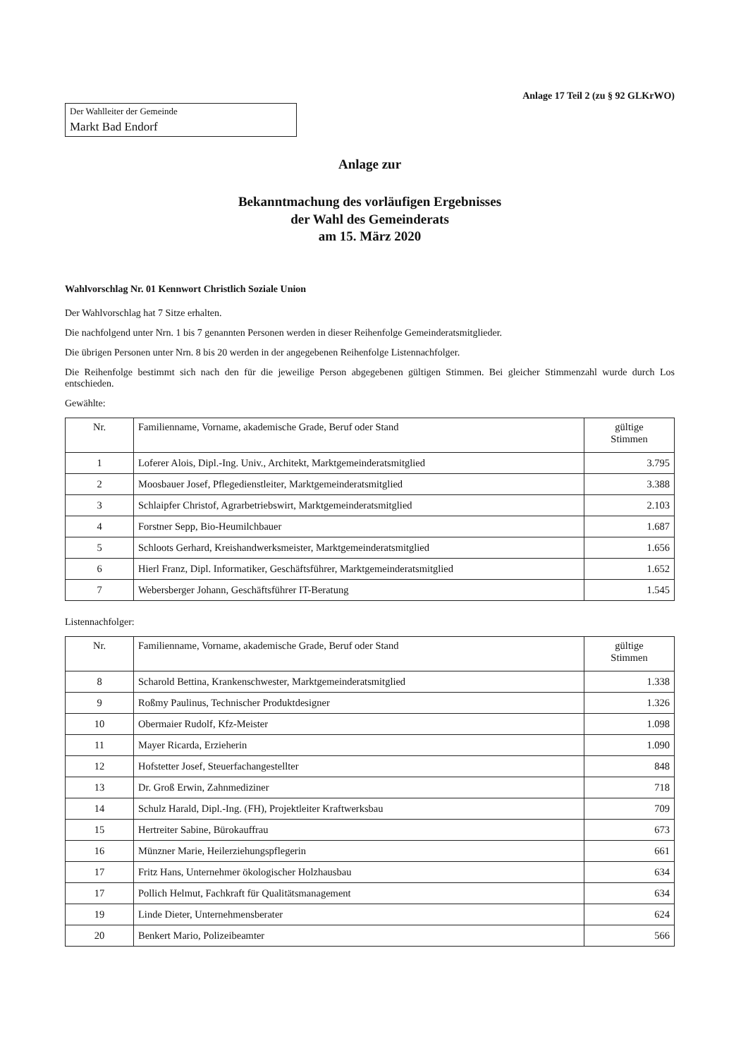Anlage 17 Teil 2 (zu § 92 GLKrWO)
Der Wahlleiter der Gemeinde
Markt Bad Endorf
Anlage zur
Bekanntmachung des vorläufigen Ergebnisses
der Wahl des Gemeinderats
am 15. März 2020
Wahlvorschlag Nr. 01 Kennwort Christlich Soziale Union
Der Wahlvorschlag hat 7 Sitze erhalten.
Die nachfolgend unter Nrn. 1 bis 7 genannten Personen werden in dieser Reihenfolge Gemeinderatsmitglieder.
Die übrigen Personen unter Nrn. 8 bis 20 werden in der angegebenen Reihenfolge Listennachfolger.
Die Reihenfolge bestimmt sich nach den für die jeweilige Person abgegebenen gültigen Stimmen. Bei gleicher Stimmenzahl wurde durch Los entschieden.
Gewählte:
| Nr. | Familienname, Vorname, akademische Grade, Beruf oder Stand | gültige Stimmen |
| --- | --- | --- |
| 1 | Loferer Alois, Dipl.-Ing. Univ., Architekt, Marktgemeinderatsmitglied | 3.795 |
| 2 | Moosbauer Josef, Pflegedienstleiter, Marktgemeinderatsmitglied | 3.388 |
| 3 | Schlaipfer Christof, Agrarbetriebswirt, Marktgemeinderatsmitglied | 2.103 |
| 4 | Forstner Sepp, Bio-Heumilchbauer | 1.687 |
| 5 | Schloots Gerhard, Kreishandwerksmeister, Marktgemeinderatsmitglied | 1.656 |
| 6 | Hierl Franz, Dipl. Informatiker, Geschäftsführer, Marktgemeinderatsmitglied | 1.652 |
| 7 | Webersberger Johann, Geschäftsführer IT-Beratung | 1.545 |
Listennachfolger:
| Nr. | Familienname, Vorname, akademische Grade, Beruf oder Stand | gültige Stimmen |
| --- | --- | --- |
| 8 | Scharold Bettina, Krankenschwester, Marktgemeinderatsmitglied | 1.338 |
| 9 | Roßmy Paulinus, Technischer Produktdesigner | 1.326 |
| 10 | Obermaier Rudolf, Kfz-Meister | 1.098 |
| 11 | Mayer Ricarda, Erzieherin | 1.090 |
| 12 | Hofstetter Josef, Steuerfachangestellter | 848 |
| 13 | Dr. Groß Erwin, Zahnmediziner | 718 |
| 14 | Schulz Harald, Dipl.-Ing. (FH), Projektleiter Kraftwerksbau | 709 |
| 15 | Hertreiter Sabine, Bürokauffrau | 673 |
| 16 | Münzner Marie, Heilerziehungspflegerin | 661 |
| 17 | Fritz Hans, Unternehmer ökologischer Holzhausbau | 634 |
| 17 | Pollich Helmut, Fachkraft für Qualitätsmanagement | 634 |
| 19 | Linde Dieter, Unternehmensberater | 624 |
| 20 | Benkert Mario, Polizeibeamter | 566 |